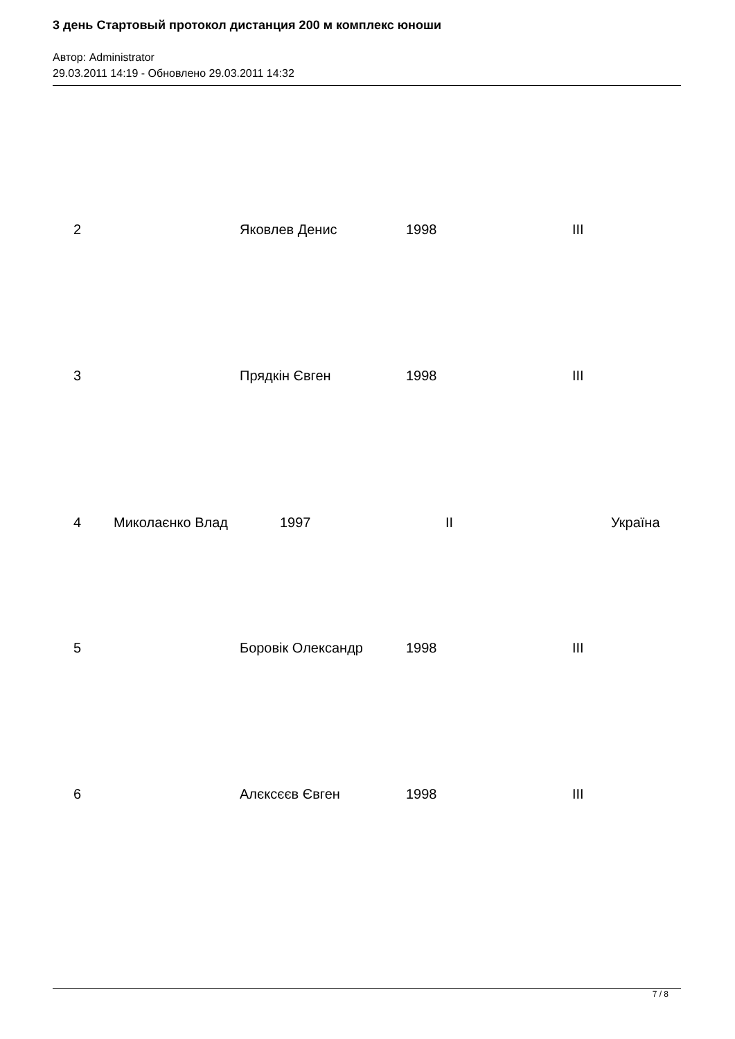3 день Стартовый протокол дистанция 200 м комплекс юноши
Автор: Administrator
29.03.2011 14:19 - Обновлено 29.03.2011 14:32
2 Яковлев Денис 1998 III
3 Прядкін Євген 1998 III
4 Миколаєнко Влад 1997 II Україна
5 Боровік Олександр 1998 III
6 Алєксєєв Євген 1998 III
7 / 8